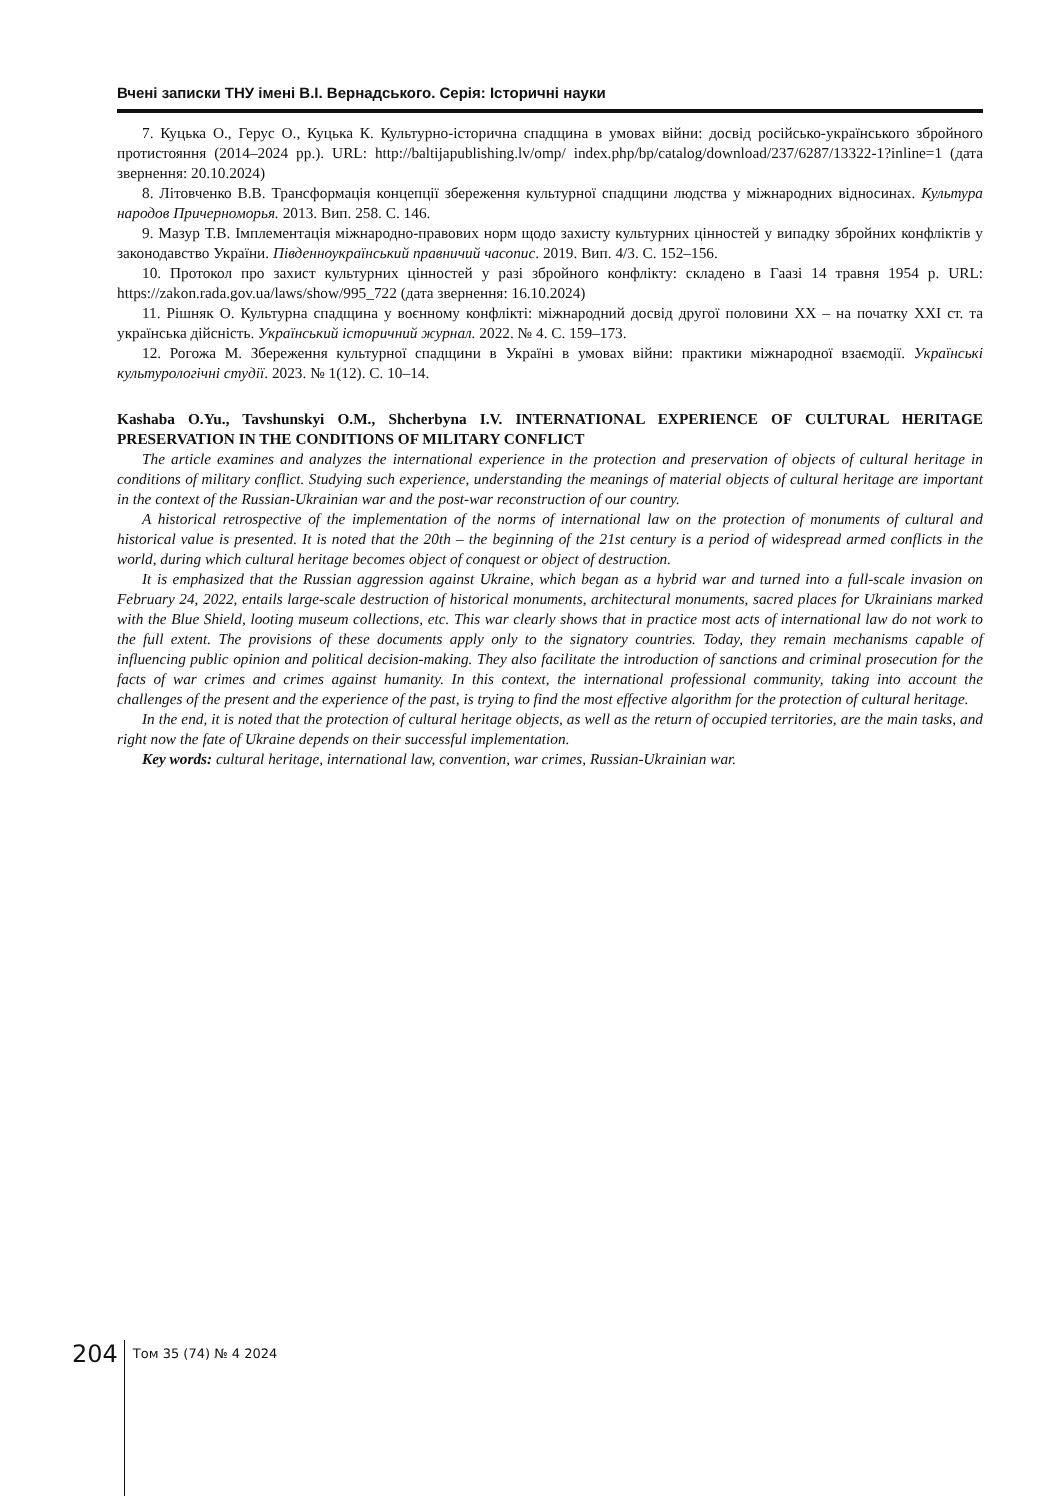Вчені записки ТНУ імені В.І. Вернадського. Серія: Історичні науки
7. Куцька О., Герус О., Куцька К. Культурно-історична спадщина в умовах війни: досвід російсько-українського збройного протистояння (2014–2024 рр.). URL: http://baltijapublishing.lv/omp/ index.php/bp/catalog/download/237/6287/13322-1?inline=1 (дата звернення: 20.10.2024)
8. Літовченко В.В. Трансформація концепції збереження культурної спадщини людства у міжнародних відносинах. Культура народов Причерноморья. 2013. Вип. 258. С. 146.
9. Мазур Т.В. Імплементація міжнародно-правових норм щодо захисту культурних цінностей у випадку збройних конфліктів у законодавство України. Південноукраїнський правничий часопис. 2019. Вип. 4/3. С. 152–156.
10. Протокол про захист культурних цінностей у разі збройного конфлікту: складено в Гаазі 14 травня 1954 р. URL: https://zakon.rada.gov.ua/laws/show/995_722 (дата звернення: 16.10.2024)
11. Рішняк О. Культурна спадщина у воєнному конфлікті: міжнародний досвід другої половини ХХ – на початку ХХІ ст. та українська дійсність. Український історичний журнал. 2022. № 4. С. 159–173.
12. Рогожа М. Збереження культурної спадщини в Україні в умовах війни: практики міжнародної взаємодії. Українські культурологічні студії. 2023. № 1(12). С. 10–14.
Kashaba O.Yu., Tavshunskyi O.M., Shcherbyna I.V. INTERNATIONAL EXPERIENCE OF CULTURAL HERITAGE PRESERVATION IN THE CONDITIONS OF MILITARY CONFLICT
The article examines and analyzes the international experience in the protection and preservation of objects of cultural heritage in conditions of military conflict. Studying such experience, understanding the meanings of material objects of cultural heritage are important in the context of the Russian-Ukrainian war and the post-war reconstruction of our country.
A historical retrospective of the implementation of the norms of international law on the protection of monuments of cultural and historical value is presented. It is noted that the 20th – the beginning of the 21st century is a period of widespread armed conflicts in the world, during which cultural heritage becomes object of conquest or object of destruction.
It is emphasized that the Russian aggression against Ukraine, which began as a hybrid war and turned into a full-scale invasion on February 24, 2022, entails large-scale destruction of historical monuments, architectural monuments, sacred places for Ukrainians marked with the Blue Shield, looting museum collections, etc. This war clearly shows that in practice most acts of international law do not work to the full extent. The provisions of these documents apply only to the signatory countries. Today, they remain mechanisms capable of influencing public opinion and political decision-making. They also facilitate the introduction of sanctions and criminal prosecution for the facts of war crimes and crimes against humanity. In this context, the international professional community, taking into account the challenges of the present and the experience of the past, is trying to find the most effective algorithm for the protection of cultural heritage.
In the end, it is noted that the protection of cultural heritage objects, as well as the return of occupied territories, are the main tasks, and right now the fate of Ukraine depends on their successful implementation.
Key words: cultural heritage, international law, convention, war crimes, Russian-Ukrainian war.
204
Том 35 (74) № 4 2024